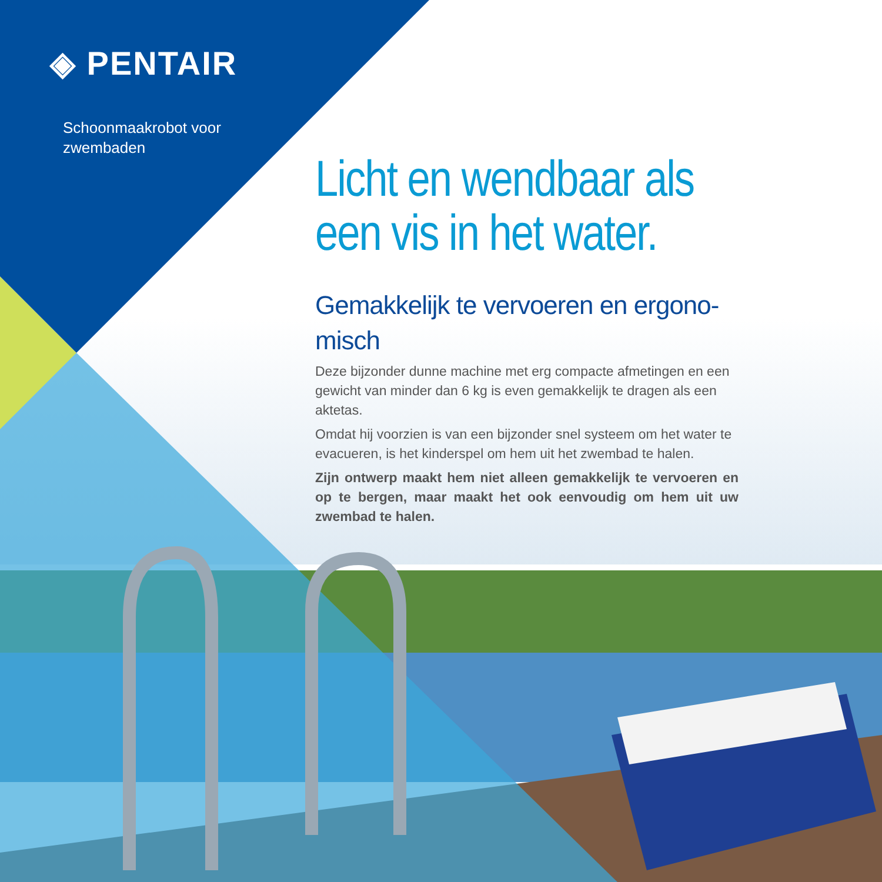◈ PENTAIR
Schoonmaakrobot voor
zwembaden
Licht en wendbaar als een vis in het water.
Gemakkelijk te vervoeren en ergono-misch
Deze bijzonder dunne machine met erg compacte afmetingen en een gewicht van minder dan 6 kg is even gemakkelijk te dragen als een aktetas.
Omdat hij voorzien is van een bijzonder snel systeem om het water te evacueren, is het kinderspel om hem uit het zwembad te halen.
Zijn ontwerp maakt hem niet alleen gemakkelijk te vervoeren en op te bergen, maar maakt het ook eenvoudig om hem uit uw zwembad te halen.